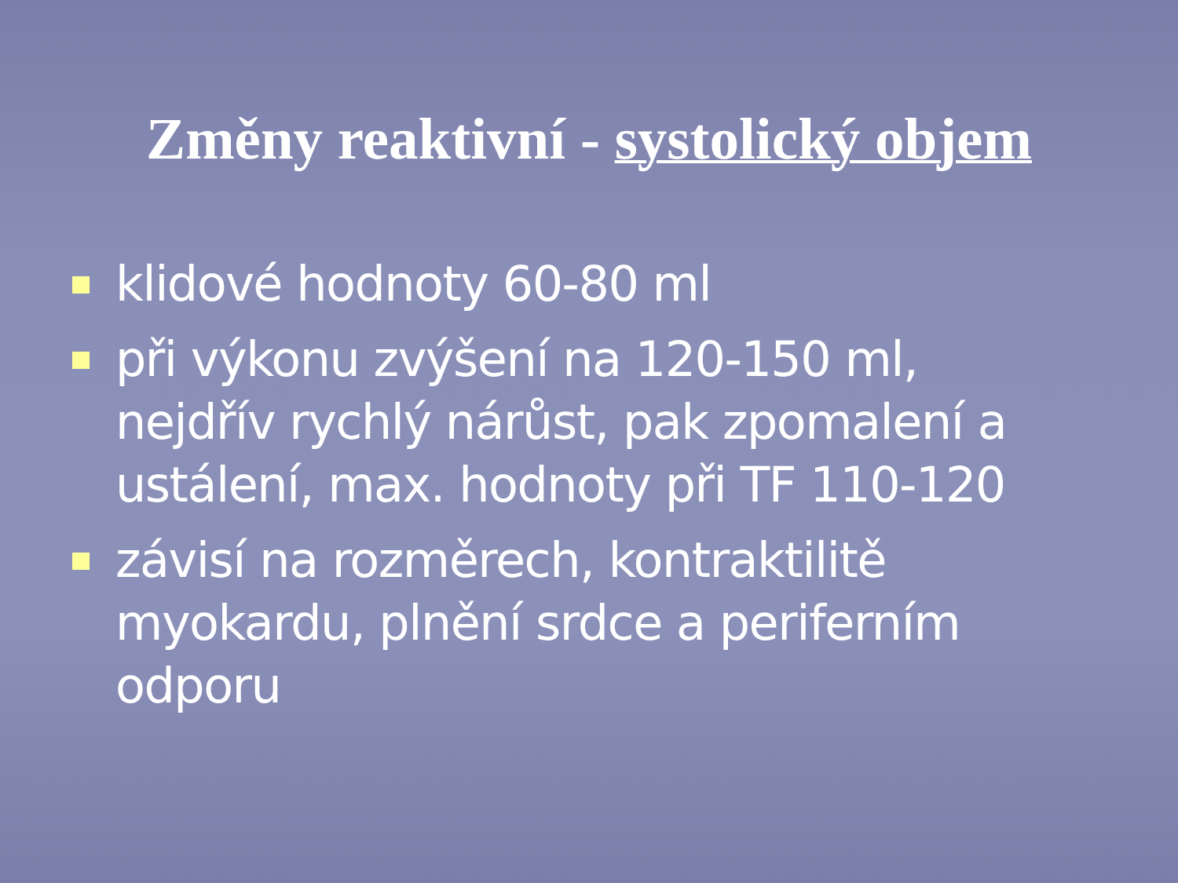Změny reaktivní - systolický objem
klidové hodnoty 60-80 ml
při výkonu zvýšení na 120-150 ml, nejdřív rychlý nárůst, pak zpomalení a ustálení, max. hodnoty při TF 110-120
závisí na rozměrech, kontraktilitě myokardu, plnění srdce a periferním odporu